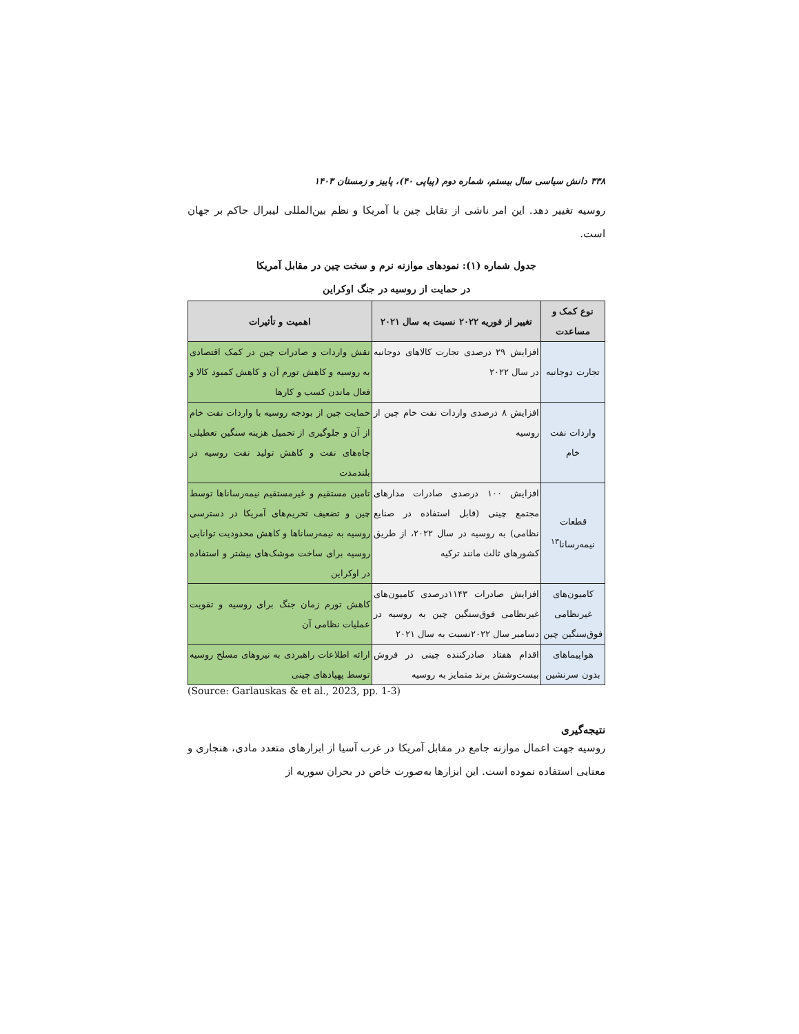۳۳۸ دانش سیاسی سال بیستم، شماره دوم (پیاپی ۴۰)، پاییز و زمستان ۱۴۰۳
روسیه تغییر دهد. این امر ناشی از تقابل چین با آمریکا و نظم بین‌المللی لیبرال حاکم بر جهان است.
جدول شماره (۱): نمودهای موازنه نرم و سخت چین در مقابل آمریکا
در حمایت از روسیه در جنگ اوکراین
| نوع کمک و مساعدت | تغییر از فوریه ۲۰۲۲ نسبت به سال ۲۰۲۱ | اهمیت و تأثیرات |
| --- | --- | --- |
| تجارت دوجانبه | افزایش ۲۹ درصدی تجارت کالاهای دوجانبه در سال ۲۰۲۲ | نقش واردات و صادرات چین در کمک اقتصادی به روسیه و کاهش تورم آن و کاهش کمبود کالا و فعال ماندن کسب و کارها |
| واردات نفت خام | افزایش ۸ درصدی واردات نفت خام چین از روسیه | حمایت چین از بودجه روسیه با واردات نفت خام از آن و جلوگیری از تحمیل هزینه سنگین تعطیلی چاه‌های نفت و کاهش تولید نفت روسیه در بلندمدت |
| قطعات نیمه‌رسانا<sup>۱۳</sup> | افزایش ۱۰۰ درصدی صادرات مدارهای مجتمع چینی (قابل استفاده در صنایع نظامی) به روسیه در سال ۲۰۲۲، از طریق کشورهای ثالث مانند ترکیه | تامین مستقیم و غیرمستقیم نیمه‌رساناها توسط چین و تضعیف تحریم‌های آمریکا در دسترسی روسیه به نیمه‌رساناها و کاهش محدودیت توانایی روسیه برای ساخت موشک‌های بیشتر و استفاده در اوکراین |
| کامیون‌های غیرنظامی فوق‌سنگین چین | افزایش صادرات ۱۱۴۳درصدی کامیون‌های غیرنظامی فوق‌سنگین چین به روسیه در دسامبر سال ۲۰۲۲نسبت به سال ۲۰۲۱ | کاهش تورم زمان جنگ برای روسیه و تقویت عملیات نظامی آن |
| هواپیماهای بدون سرنشین | اقدام هفتاد صادرکننده چینی در فروش بیست‌وشش برند متمایز به روسیه | ارائه اطلاعات راهبردی به نیروهای مسلح روسیه توسط پهپادهای چینی |
(Source: Garlauskas & et al., 2023, pp. 1-3)
نتیجه‌گیری
روسیه جهت اعمال موازنه جامع در مقابل آمریکا در غرب آسیا از ابزارهای متعدد مادی، هنجاری و معنایی استفاده نموده است. این ابزارها به‌صورت خاص در بحران سوریه از